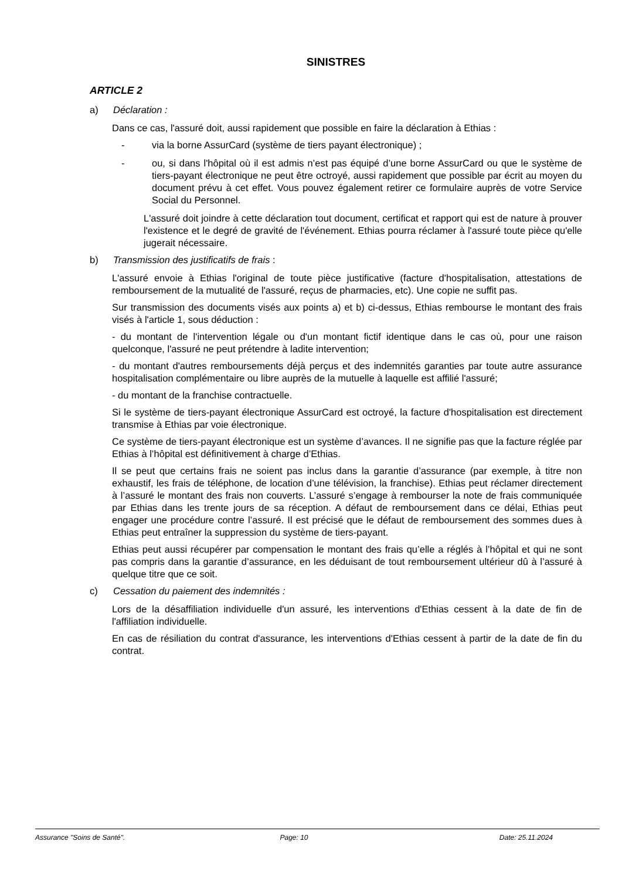SINISTRES
ARTICLE 2
a) Déclaration :
Dans ce cas, l'assuré doit, aussi rapidement que possible en faire la déclaration à Ethias :
- via la borne AssurCard (système de tiers payant électronique) ;
- ou, si dans l'hôpital où il est admis n’est pas équipé d’une borne AssurCard ou que le système de tiers-payant électronique ne peut être octroyé, aussi rapidement que possible par écrit au moyen du document prévu à cet effet. Vous pouvez également retirer ce formulaire auprès de votre Service Social du Personnel.
L'assuré doit joindre à cette déclaration tout document, certificat et rapport qui est de nature à prouver l'existence et le degré de gravité de l'événement. Ethias pourra réclamer à l'assuré toute pièce qu'elle jugerait nécessaire.
b) Transmission des justificatifs de frais :
L'assuré envoie à Ethias l'original de toute pièce justificative (facture d'hospitalisation, attestations de remboursement de la mutualité de l'assuré, reçus de pharmacies, etc). Une copie ne suffit pas.
Sur transmission des documents visés aux points a) et b) ci-dessus, Ethias rembourse le montant des frais visés à l'article 1, sous déduction :
- du montant de l'intervention légale ou d'un montant fictif identique dans le cas où, pour une raison quelconque, l'assuré ne peut prétendre à ladite intervention;
- du montant d'autres remboursements déjà perçus et des indemnités garanties par toute autre assurance hospitalisation complémentaire ou libre auprès de la mutuelle à laquelle est affilié l'assuré;
- du montant de la franchise contractuelle.
Si le système de tiers-payant électronique AssurCard est octroyé, la facture d'hospitalisation est directement transmise à Ethias par voie électronique.
Ce système de tiers-payant électronique est un système d’avances. Il ne signifie pas que la facture réglée par Ethias à l’hôpital est définitivement à charge d’Ethias.
Il se peut que certains frais ne soient pas inclus dans la garantie d’assurance (par exemple, à titre non exhaustif, les frais de téléphone, de location d’une télévision, la franchise). Ethias peut réclamer directement à l’assuré le montant des frais non couverts. L’assuré s’engage à rembourser la note de frais communiquée par Ethias dans les trente jours de sa réception. A défaut de remboursement dans ce délai, Ethias peut engager une procédure contre l’assuré. Il est précisé que le défaut de remboursement des sommes dues à Ethias peut entraîner la suppression du système de tiers-payant.
Ethias peut aussi récupérer par compensation le montant des frais qu’elle a réglés à l’hôpital et qui ne sont pas compris dans la garantie d’assurance, en les déduisant de tout remboursement ultérieur dû à l’assuré à quelque titre que ce soit.
c) Cessation du paiement des indemnités :
Lors de la désaffiliation individuelle d'un assuré, les interventions d'Ethias cessent à la date de fin de l'affiliation individuelle.
En cas de résiliation du contrat d'assurance, les interventions d'Ethias cessent à partir de la date de fin du contrat.
Assurance "Soins de Santé". Page: 10 Date: 25.11.2024